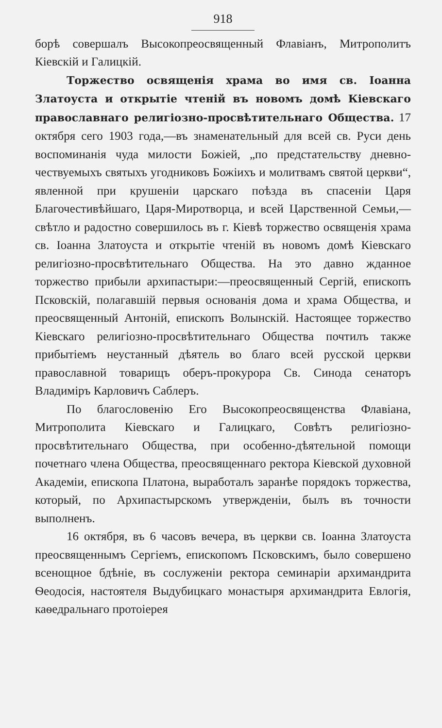918
борѣ совершалъ Высокопреосвященный Флавіанъ, Митрополитъ Кіевскій и Галицкій.
Торжество освященія храма во имя св. Іоанна Златоуста и открытіе чтеній въ новомъ домѣ Кіевскаго православнаго религіозно-просвѣтительнаго Общества. 17 октября сего 1903 года,—въ знаменательный для всей св. Руси день воспоминанія чуда милости Божіей, „по предстательству дневно-чествуемыхъ святыхъ угодниковъ Божіихъ и молитвамъ святой церкви“, явленной при крушеніи царскаго поѣзда въ спасеніи Царя Благочестивѣйшаго, Царя-Миротворца, и всей Царственной Семьи,—свѣтло и радостно совершилось въ г. Кіевѣ торжество освященія храма св. Іоанна Златоуста и открытіе чтеній въ новомъ домѣ Кіевскаго религіозно-просвѣтительнаго Общества. На это давно жданное торжество прибыли архипастыри:—преосвященный Сергій, епископъ Псковскій, полагавшій первыя основанія дома и храма Общества, и преосвященный Антоній, епископъ Волынскій. Настоящее торжество Кіевскаго религіозно-просвѣтительнаго Общества почтилъ также прибытіемъ неустанный дѣятель во благо всей русской церкви православной товарищъ оберъ-прокурора Св. Синода сенаторъ Владиміръ Карловичъ Саблеръ.
По благословенію Его Высокопреосвященства Флавіана, Митрополита Кіевскаго и Галицкаго, Совѣтъ религіозно-просвѣтительнаго Общества, при особенно-дѣятельной помощи почетнаго члена Общества, преосвященнаго ректора Кіевской духовной Академіи, епископа Платона, выработалъ заранѣе порядокъ торжества, который, по Архипастырскомъ утвержденіи, былъ въ точности выполненъ.
16 октября, въ 6 часовъ вечера, въ церкви св. Іоанна Златоуста преосвященнымъ Сергіемъ, епископомъ Псковскимъ, было совершено всенощное бдѣніе, въ сослуженіи ректора семинаріи архимандрита Ѳеодосія, настоятеля Выдубицкаго монастыря архимандрита Евлогія, каѳедральнаго протоіерея